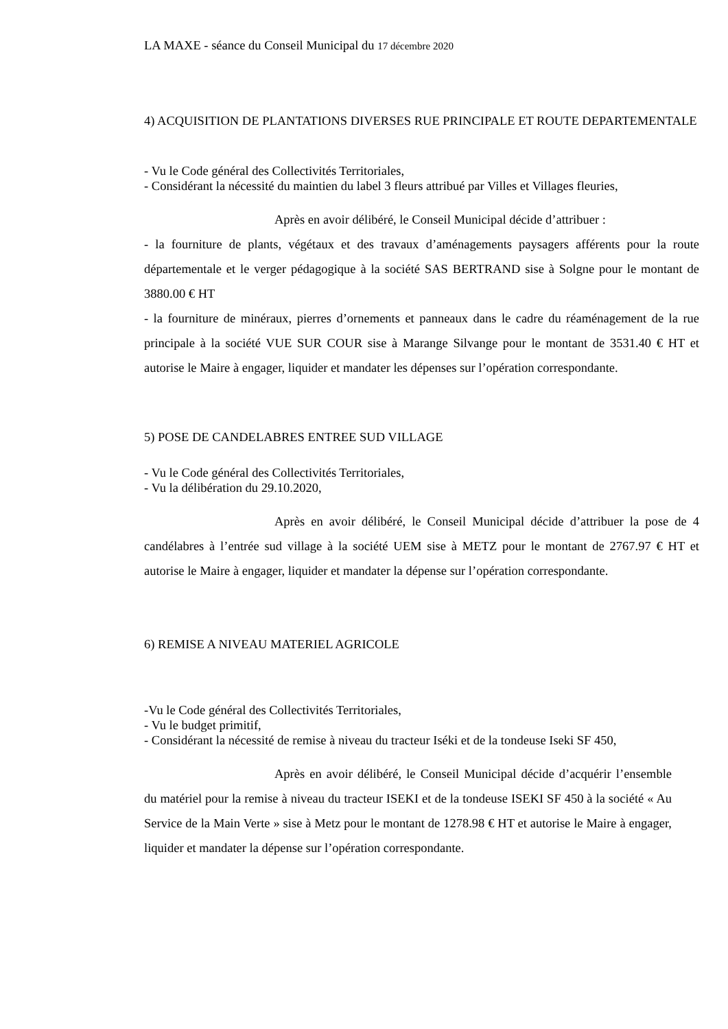LA MAXE - séance du Conseil Municipal du 17 décembre 2020
4) ACQUISITION DE PLANTATIONS DIVERSES RUE PRINCIPALE ET ROUTE DEPARTEMENTALE
- Vu le Code général des Collectivités Territoriales,
- Considérant la nécessité du maintien du label 3 fleurs attribué par Villes et Villages fleuries,
Après en avoir délibéré, le Conseil Municipal décide d’attribuer :
- la fourniture de plants, végétaux et des travaux d’aménagements paysagers afférents pour la route départementale et le verger pédagogique à la société SAS BERTRAND sise à Solgne pour le montant de 3880.00 € HT
- la fourniture de minéraux, pierres d’ornements et panneaux dans le cadre du réaménagement de la rue principale à la société VUE SUR COUR sise à Marange Silvange pour le montant de 3531.40 € HT et autorise le Maire à engager, liquider et mandater les dépenses sur l’opération correspondante.
5) POSE DE CANDELABRES ENTREE SUD VILLAGE
- Vu le Code général des Collectivités Territoriales,
- Vu la délibération du 29.10.2020,
Après en avoir délibéré, le Conseil Municipal décide d’attribuer la pose de 4 candélabres à l’entrée sud village à la société UEM sise à METZ pour le montant de 2767.97 € HT et autorise le Maire à engager, liquider et mandater la dépense sur l’opération correspondante.
6) REMISE A NIVEAU MATERIEL AGRICOLE
-Vu le Code général des Collectivités Territoriales,
- Vu le budget primitif,
- Considérant la nécessité de remise à niveau du tracteur Iséki et de la tondeuse Iseki SF 450,
Après en avoir délibéré, le Conseil Municipal décide d’acquérir l’ensemble du matériel pour la remise à niveau du tracteur ISEKI et de la tondeuse ISEKI SF 450 à la société « Au Service de la Main Verte » sise à Metz pour le montant de 1278.98 € HT et autorise le Maire à engager, liquider et mandater la dépense sur l’opération correspondante.